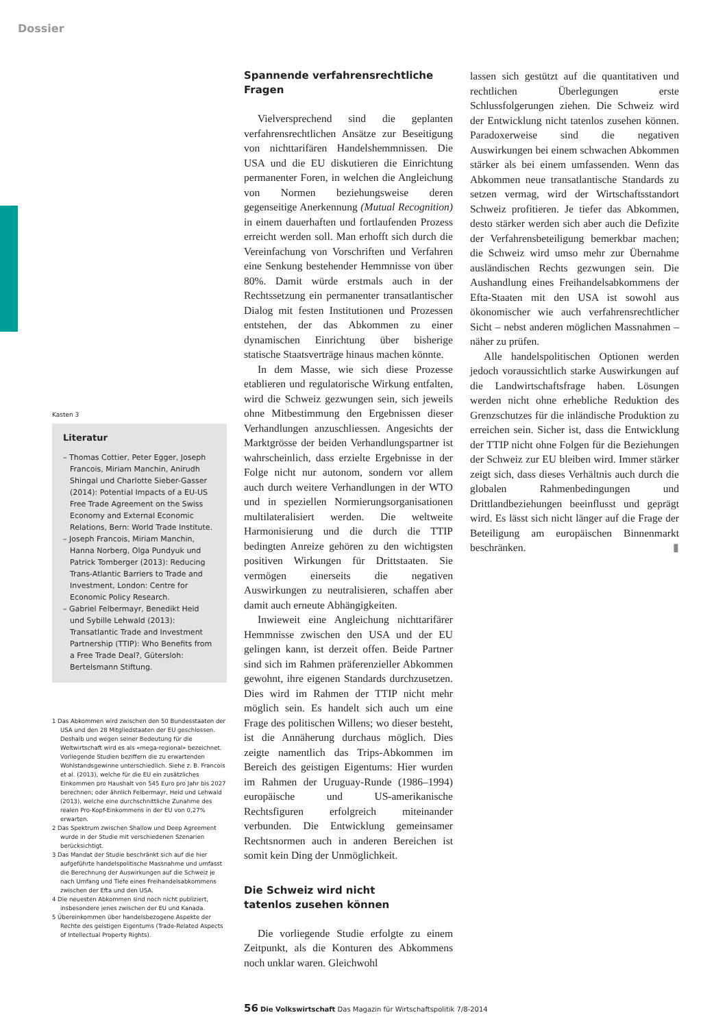Dossier
Kasten 3
Literatur
– Thomas Cottier, Peter Egger, Joseph Francois, Miriam Manchin, Anirudh Shingal und Charlotte Sieber-Gasser (2014): Potential Impacts of a EU-US Free Trade Agreement on the Swiss Economy and External Economic Relations, Bern: World Trade Institute.
– Joseph Francois, Miriam Manchin, Hanna Norberg, Olga Pundyuk und Patrick Tomberger (2013): Reducing Trans-Atlantic Barriers to Trade and Investment, London: Centre for Economic Policy Research.
– Gabriel Felbermayr, Benedikt Heid und Sybille Lehwald (2013): Transatlantic Trade and Investment Partnership (TTIP): Who Benefits from a Free Trade Deal?, Gütersloh: Bertelsmann Stiftung.
1 Das Abkommen wird zwischen den 50 Bundesstaaten der USA und den 28 Mitgliedstaaten der EU geschlossen. Deshalb und wegen seiner Bedeutung für die Weltwirtschaft wird es als «mega-regional» bezeichnet. Vorliegende Studien beziffern die zu erwartenden Wohlstandsgewinne unterschiedlich. Siehe z. B. Francois et al. (2013), welche für die EU ein zusätzliches Einkommen pro Haushalt von 545 Euro pro Jahr bis 2027 berechnen; oder ähnlich Felbermayr, Heid und Lehwald (2013), welche eine durchschnittliche Zunahme des realen Pro-Kopf-Einkommens in der EU von 0,27% erwarten.
2 Das Spektrum zwischen Shallow und Deep Agreement wurde in der Studie mit verschiedenen Szenarien berücksichtigt.
3 Das Mandat der Studie beschränkt sich auf die hier aufgeführte handelspolitische Massnahme und umfasst die Berechnung der Auswirkungen auf die Schweiz je nach Umfang und Tiefe eines Freihandelsabkommens zwischen der Efta und den USA.
4 Die neuesten Abkommen sind noch nicht publiziert, insbesondere jenes zwischen der EU und Kanada.
5 Übereinkommen über handelsbezogene Aspekte der Rechte des geistigen Eigentums (Trade-Related Aspects of Intellectual Property Rights).
Spannende verfahrensrechtliche Fragen
Vielversprechend sind die geplanten verfahrensrechtlichen Ansätze zur Beseitigung von nichttarifären Handelshemmnissen. Die USA und die EU diskutieren die Einrichtung permanenter Foren, in welchen die Angleichung von Normen beziehungsweise deren gegenseitige Anerkennung (Mutual Recognition) in einem dauerhaften und fortlaufenden Prozess erreicht werden soll. Man erhofft sich durch die Vereinfachung von Vorschriften und Verfahren eine Senkung bestehender Hemmnisse von über 80%. Damit würde erstmals auch in der Rechtssetzung ein permanenter transatlantischer Dialog mit festen Institutionen und Prozessen entstehen, der das Abkommen zu einer dynamischen Einrichtung über bisherige statische Staatsverträge hinaus machen könnte.
In dem Masse, wie sich diese Prozesse etablieren und regulatorische Wirkung entfalten, wird die Schweiz gezwungen sein, sich jeweils ohne Mitbestimmung den Ergebnissen dieser Verhandlungen anzuschliessen. Angesichts der Marktgrösse der beiden Verhandlungspartner ist wahrscheinlich, dass erzielte Ergebnisse in der Folge nicht nur autonom, sondern vor allem auch durch weitere Verhandlungen in der WTO und in speziellen Normierungsorganisationen multilateralisiert werden. Die weltweite Harmonisierung und die durch die TTIP bedingten Anreize gehören zu den wichtigsten positiven Wirkungen für Drittstaaten. Sie vermögen einerseits die negativen Auswirkungen zu neutralisieren, schaffen aber damit auch erneute Abhängigkeiten.
Inwieweit eine Angleichung nichttarifärer Hemmnisse zwischen den USA und der EU gelingen kann, ist derzeit offen. Beide Partner sind sich im Rahmen präferenzieller Abkommen gewohnt, ihre eigenen Standards durchzusetzen. Dies wird im Rahmen der TTIP nicht mehr möglich sein. Es handelt sich auch um eine Frage des politischen Willens; wo dieser besteht, ist die Annäherung durchaus möglich. Dies zeigte namentlich das Trips-Abkommen im Bereich des geistigen Eigentums: Hier wurden im Rahmen der Uruguay-Runde (1986–1994) europäische und US-amerikanische Rechtsfiguren erfolgreich miteinander verbunden. Die Entwicklung gemeinsamer Rechtsnormen auch in anderen Bereichen ist somit kein Ding der Unmöglichkeit.
Die Schweiz wird nicht
tatenlos zusehen können
Die vorliegende Studie erfolgte zu einem Zeitpunkt, als die Konturen des Abkommens noch unklar waren. Gleichwohl
lassen sich gestützt auf die quantitativen und rechtlichen Überlegungen erste Schlussfolgerungen ziehen. Die Schweiz wird der Entwicklung nicht tatenlos zusehen können. Paradoxerweise sind die negativen Auswirkungen bei einem schwachen Abkommen stärker als bei einem umfassenden. Wenn das Abkommen neue transatlantische Standards zu setzen vermag, wird der Wirtschaftsstandort Schweiz profitieren. Je tiefer das Abkommen, desto stärker werden sich aber auch die Defizite der Verfahrensbeteiligung bemerkbar machen; die Schweiz wird umso mehr zur Übernahme ausländischen Rechts gezwungen sein. Die Aushandlung eines Freihandelsabkommens der Efta-Staaten mit den USA ist sowohl aus ökonomischer wie auch verfahrensrechtlicher Sicht – nebst anderen möglichen Massnahmen – näher zu prüfen.
Alle handelspolitischen Optionen werden jedoch voraussichtlich starke Auswirkungen auf die Landwirtschaftsfrage haben. Lösungen werden nicht ohne erhebliche Reduktion des Grenzschutzes für die inländische Produktion zu erreichen sein. Sicher ist, dass die Entwicklung der TTIP nicht ohne Folgen für die Beziehungen der Schweiz zur EU bleiben wird. Immer stärker zeigt sich, dass dieses Verhältnis auch durch die globalen Rahmenbedingungen und Drittlandbeziehungen beeinflusst und geprägt wird. Es lässt sich nicht länger auf die Frage der Beteiligung am europäischen Binnenmarkt beschränken. ▮
56 Die Volkswirtschaft Das Magazin für Wirtschaftspolitik 7/8-2014